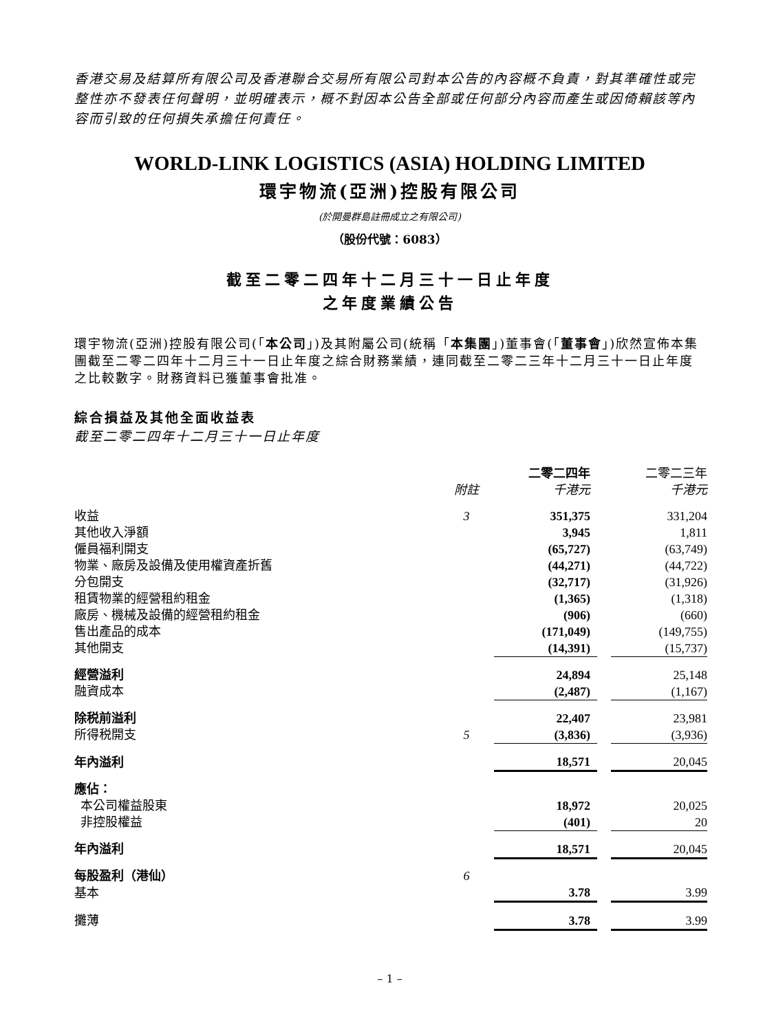香港交易及結算所有限公司及香港聯合交易所有限公司對本公告的內容概不負責，對其準確性或完整性亦不發表任何聲明，並明確表示，概不對因本公告全部或任何部分內容而產生或因倚賴該等內容而引致的任何損失承擔任何責任。
WORLD-LINK LOGISTICS (ASIA) HOLDING LIMITED
環宇物流(亞洲)控股有限公司
(於開曼群島註冊成立之有限公司)
（股份代號：6083）
截至二零二四年十二月三十一日止年度
之年度業績公告
環宇物流(亞洲)控股有限公司(「本公司」)及其附屬公司(統稱「本集團」)董事會(「董事會」)欣然宣佈本集團截至二零二四年十二月三十一日止年度之綜合財務業績，連同截至二零二三年十二月三十一日止年度之比較數字。財務資料已獲董事會批准。
綜合損益及其他全面收益表
截至二零二四年十二月三十一日止年度
| | | 二零二四年 | | 二零二三年 |
| --- | --- | --- | --- | --- |
| | 附註 | 千港元 | | 千港元 |
| 收益 | 3 | 351,375 | | 331,204 |
| 其他收入淨額 | | 3,945 | | 1,811 |
| 僱員福利開支 | | (65,727) | | (63,749) |
| 物業、廠房及設備及使用權資產折舊 | | (44,271) | | (44,722) |
| 分包開支 | | (32,717) | | (31,926) |
| 租賃物業的經營租約租金 | | (1,365) | | (1,318) |
| 廠房、機械及設備的經營租約租金 | | (906) | | (660) |
| 售出產品的成本 | | (171,049) | | (149,755) |
| 其他開支 | | (14,391) | | (15,737) |
| 經營溢利 | | 24,894 | | 25,148 |
| 融資成本 | | (2,487) | | (1,167) |
| 除税前溢利 | | 22,407 | | 23,981 |
| 所得税開支 | 5 | (3,836) | | (3,936) |
| 年內溢利 | | 18,571 | | 20,045 |
| 應佔： | | | | |
| 本公司權益股東 | | 18,972 | | 20,025 |
| 非控股權益 | | (401) | | 20 |
| 年內溢利 | | 18,571 | | 20,045 |
| 每股盈利（港仙） | 6 | | | |
| 基本 | | 3.78 | | 3.99 |
| 攤薄 | | 3.78 | | 3.99 |
– 1 –